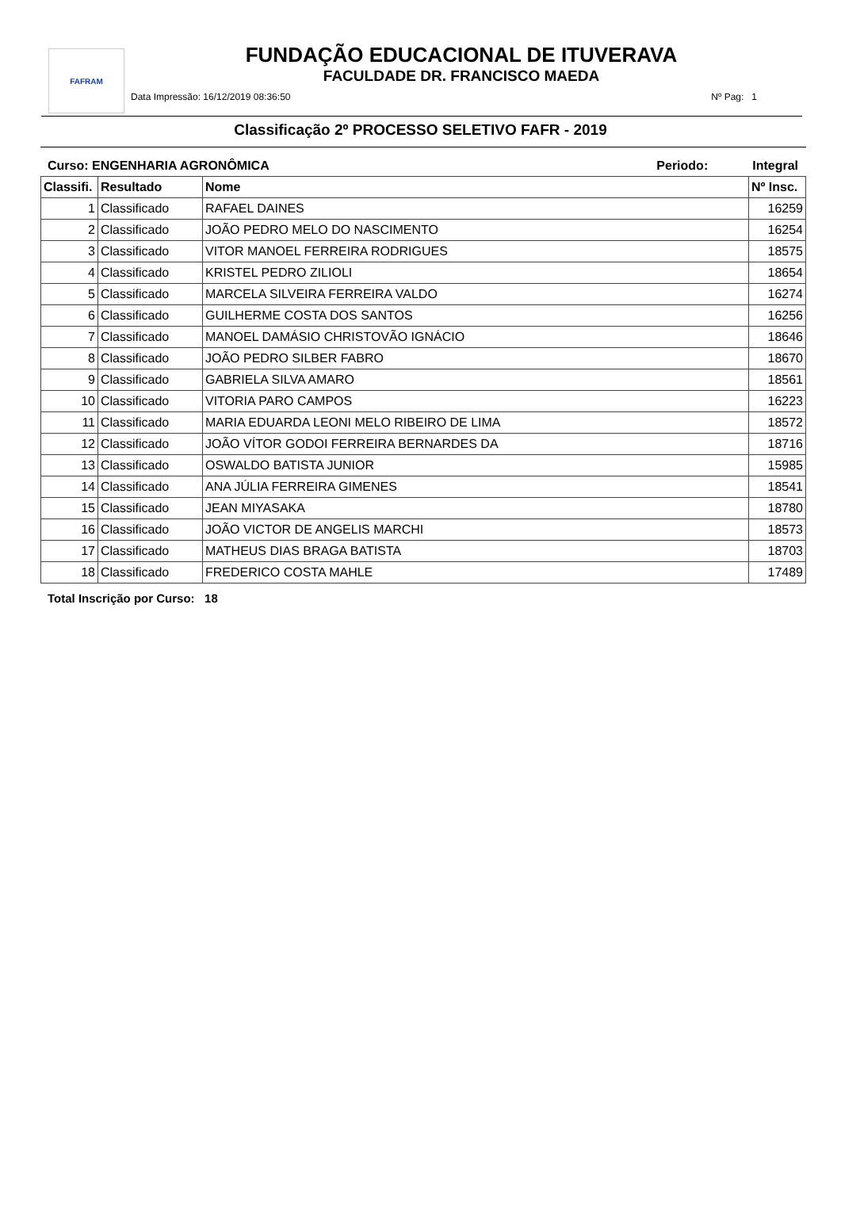FAFRAM
FUNDAÇÃO EDUCACIONAL DE ITUVERAVA
FACULDADE DR. FRANCISCO MAEDA
Data Impressão: 16/12/2019 08:36:50 Nº Pag: 1
Classificação 2º PROCESSO SELETIVO FAFR - 2019
Curso: ENGENHARIA AGRONÔMICA Periodo: Integral
| Classifi. | Resultado | Nome | Nº Insc. |
| --- | --- | --- | --- |
| 1 | Classificado | RAFAEL DAINES | 16259 |
| 2 | Classificado | JOÃO PEDRO MELO DO NASCIMENTO | 16254 |
| 3 | Classificado | VITOR MANOEL FERREIRA RODRIGUES | 18575 |
| 4 | Classificado | KRISTEL PEDRO ZILIOLI | 18654 |
| 5 | Classificado | MARCELA SILVEIRA FERREIRA VALDO | 16274 |
| 6 | Classificado | GUILHERME COSTA DOS SANTOS | 16256 |
| 7 | Classificado | MANOEL DAMÁSIO CHRISTOVÃO IGNÁCIO | 18646 |
| 8 | Classificado | JOÃO PEDRO SILBER FABRO | 18670 |
| 9 | Classificado | GABRIELA SILVA AMARO | 18561 |
| 10 | Classificado | VITORIA PARO CAMPOS | 16223 |
| 11 | Classificado | MARIA EDUARDA LEONI MELO RIBEIRO DE LIMA | 18572 |
| 12 | Classificado | JOÃO VÍTOR GODOI FERREIRA BERNARDES DA | 18716 |
| 13 | Classificado | OSWALDO BATISTA JUNIOR | 15985 |
| 14 | Classificado | ANA JÚLIA FERREIRA GIMENES | 18541 |
| 15 | Classificado | JEAN MIYASAKA | 18780 |
| 16 | Classificado | JOÃO VICTOR DE ANGELIS MARCHI | 18573 |
| 17 | Classificado | MATHEUS DIAS BRAGA BATISTA | 18703 |
| 18 | Classificado | FREDERICO COSTA MAHLE | 17489 |
Total Inscrição por Curso: 18